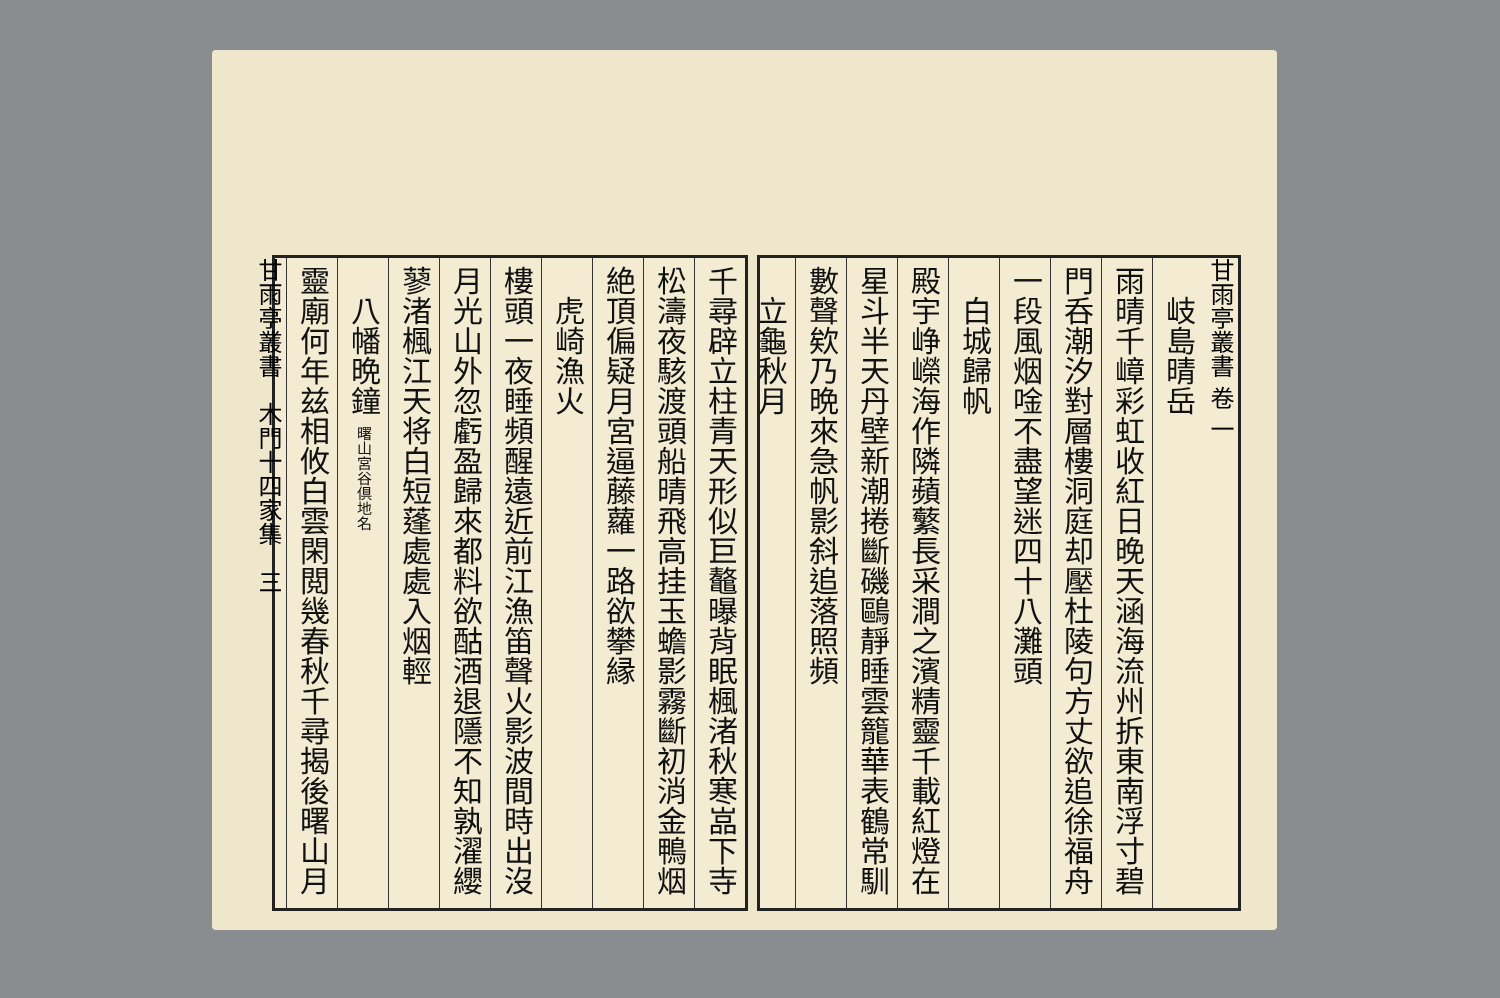甘雨亭叢書 卷 一
　岐島晴岳
雨晴千嶂彩虹收紅日晚天涵海流州拆東南浮寸碧
門呑潮汐對層樓洞庭却壓杜陵句方丈欲追徐福舟
一段風烟唫不盡望迷四十八灘頭
　白城歸帆
殿宇峥嶸海作隣蘋蘩長采澗之濱精靈千載紅燈在
星斗半天丹壁新潮捲斷磯鷗靜睡雲籠華表鶴常馴
數聲欸乃晩來急帆影斜追落照頻
　立龜秋月
千尋辟立柱青天形似巨鼇曝背眠楓渚秋寒嵓下寺
松濤夜駭渡頭船晴飛高挂玉蟾影霧斷初消金鴨烟
絶頂偏疑月宮逼藤蘿一路欲攀縁
　虎崎漁火
樓頭一夜睡頻醒遠近前江漁笛聲火影波間時出沒
月光山外忽虧盈歸來都料欲酤酒退隱不知孰濯纓
蓼渚楓江天将白短蓬處處入烟輕
　八幡晩鐘 曙山宮谷倶地名
靈廟何年兹相攸白雲閑閲幾春秋千尋揭後曙山月
甘雨亭叢書　木門十四家集　三